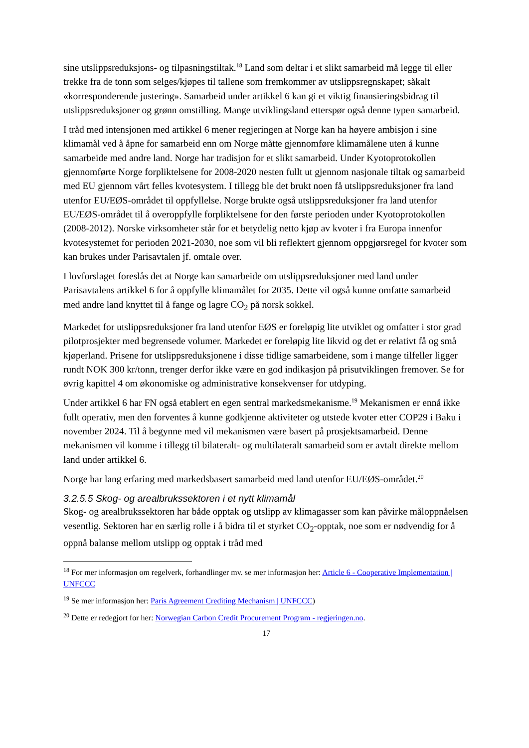sine utslippsreduksjons- og tilpasningstiltak.<sup>18</sup> Land som deltar i et slikt samarbeid må legge til eller trekke fra de tonn som selges/kjøpes til tallene som fremkommer av utslippsregnskapet; såkalt «korresponderende justering». Samarbeid under artikkel 6 kan gi et viktig finansieringsbidrag til utslippsreduksjoner og grønn omstilling. Mange utviklingsland etterspør også denne typen samarbeid.
I tråd med intensjonen med artikkel 6 mener regjeringen at Norge kan ha høyere ambisjon i sine klimamål ved å åpne for samarbeid enn om Norge måtte gjennomføre klimamålene uten å kunne samarbeide med andre land. Norge har tradisjon for et slikt samarbeid. Under Kyotoprotokollen gjennomførte Norge forpliktelsene for 2008-2020 nesten fullt ut gjennom nasjonale tiltak og samarbeid med EU gjennom vårt felles kvotesystem. I tillegg ble det brukt noen få utslippsreduksjoner fra land utenfor EU/EØS-området til oppfyllelse. Norge brukte også utslippsreduksjoner fra land utenfor EU/EØS-området til å overoppfylle forpliktelsene for den første perioden under Kyotoprotokollen (2008-2012). Norske virksomheter står for et betydelig netto kjøp av kvoter i fra Europa innenfor kvotesystemet for perioden 2021-2030, noe som vil bli reflektert gjennom oppgjørsregel for kvoter som kan brukes under Parisavtalen jf. omtale over.
I lovforslaget foreslås det at Norge kan samarbeide om utslippsreduksjoner med land under Parisavtalens artikkel 6 for å oppfylle klimamålet for 2035. Dette vil også kunne omfatte samarbeid med andre land knyttet til å fange og lagre CO<sub>2</sub> på norsk sokkel.
Markedet for utslippsreduksjoner fra land utenfor EØS er foreløpig lite utviklet og omfatter i stor grad pilotprosjekter med begrensede volumer. Markedet er foreløpig lite likvid og det er relativt få og små kjøperland. Prisene for utslippsreduksjonene i disse tidlige samarbeidene, som i mange tilfeller ligger rundt NOK 300 kr/tonn, trenger derfor ikke være en god indikasjon på prisutviklingen fremover. Se for øvrig kapittel 4 om økonomiske og administrative konsekvenser for utdyping.
Under artikkel 6 har FN også etablert en egen sentral markedsmekanisme.<sup>19</sup> Mekanismen er ennå ikke fullt operativ, men den forventes å kunne godkjenne aktiviteter og utstede kvoter etter COP29 i Baku i november 2024. Til å begynne med vil mekanismen være basert på prosjektsamarbeid. Denne mekanismen vil komme i tillegg til bilateralt- og multilateralt samarbeid som er avtalt direkte mellom land under artikkel 6.
Norge har lang erfaring med markedsbasert samarbeid med land utenfor EU/EØS-området.<sup>20</sup>
3.2.5.5 Skog- og arealbrukssektoren i et nytt klimamål
Skog- og arealbrukssektoren har både opptak og utslipp av klimagasser som kan påvirke måloppnåelsen vesentlig. Sektoren har en særlig rolle i å bidra til et styrket CO<sub>2</sub>-opptak, noe som er nødvendig for å oppnå balanse mellom utslipp og opptak i tråd med
<sup>18</sup> For mer informasjon om regelverk, forhandlinger mv. se mer informasjon her: Article 6 - Cooperative Implementation | UNFCCC
<sup>19</sup> Se mer informasjon her: Paris Agreement Crediting Mechanism | UNFCCC)
<sup>20</sup> Dette er redegjort for her: Norwegian Carbon Credit Procurement Program - regjeringen.no.
17